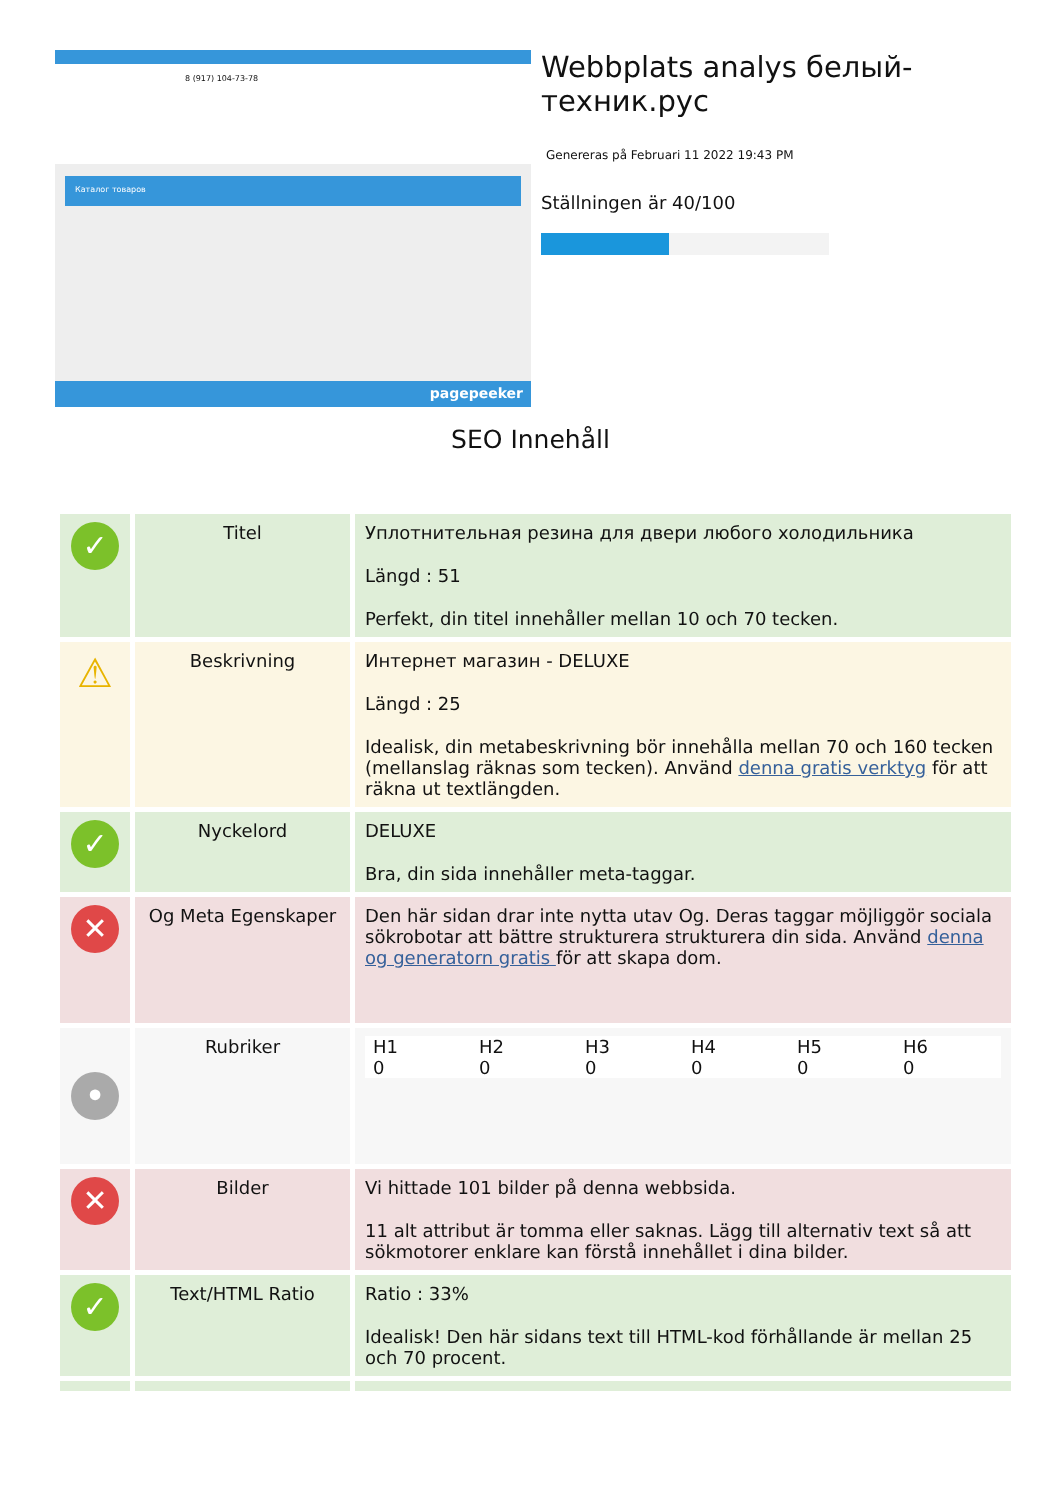8 (917) 104-73-78
Каталог товаров
pagepeeker
Webbplats analys белый-техник.рус
Genereras på Februari 11 2022 19:43 PM
Ställningen är 40/100
SEO Innehåll
| ✓ | Titel | Уплотнительная резина для двери любого холодильника Längd : 51 Perfekt, din titel innehåller mellan 10 och 70 tecken. |
| ⚠ | Beskrivning | Интернет магазин - DELUXE Längd : 25 Idealisk, din metabeskrivning bör innehålla mellan 70 och 160 tecken (mellanslag räknas som tecken). Använd denna gratis verktyg för att räkna ut textlängden. |
| ✓ | Nyckelord | DELUXE Bra, din sida innehåller meta-taggar. |
| ✕ | Og Meta Egenskaper | Den här sidan drar inte nytta utav Og. Deras taggar möjliggör sociala sökrobotar att bättre strukturera strukturera din sida. Använd denna og generatorn gratis för att skapa dom. |
| • | Rubriker | H1 0 H2 0 H3 0 H4 0 H5 0 H6 0 |
| ✕ | Bilder | Vi hittade 101 bilder på denna webbsida. 11 alt attribut är tomma eller saknas. Lägg till alternativ text så att sökmotorer enklare kan förstå innehållet i dina bilder. |
| ✓ | Text/HTML Ratio | Ratio : 33% Idealisk! Den här sidans text till HTML-kod förhållande är mellan 25 och 70 procent. |